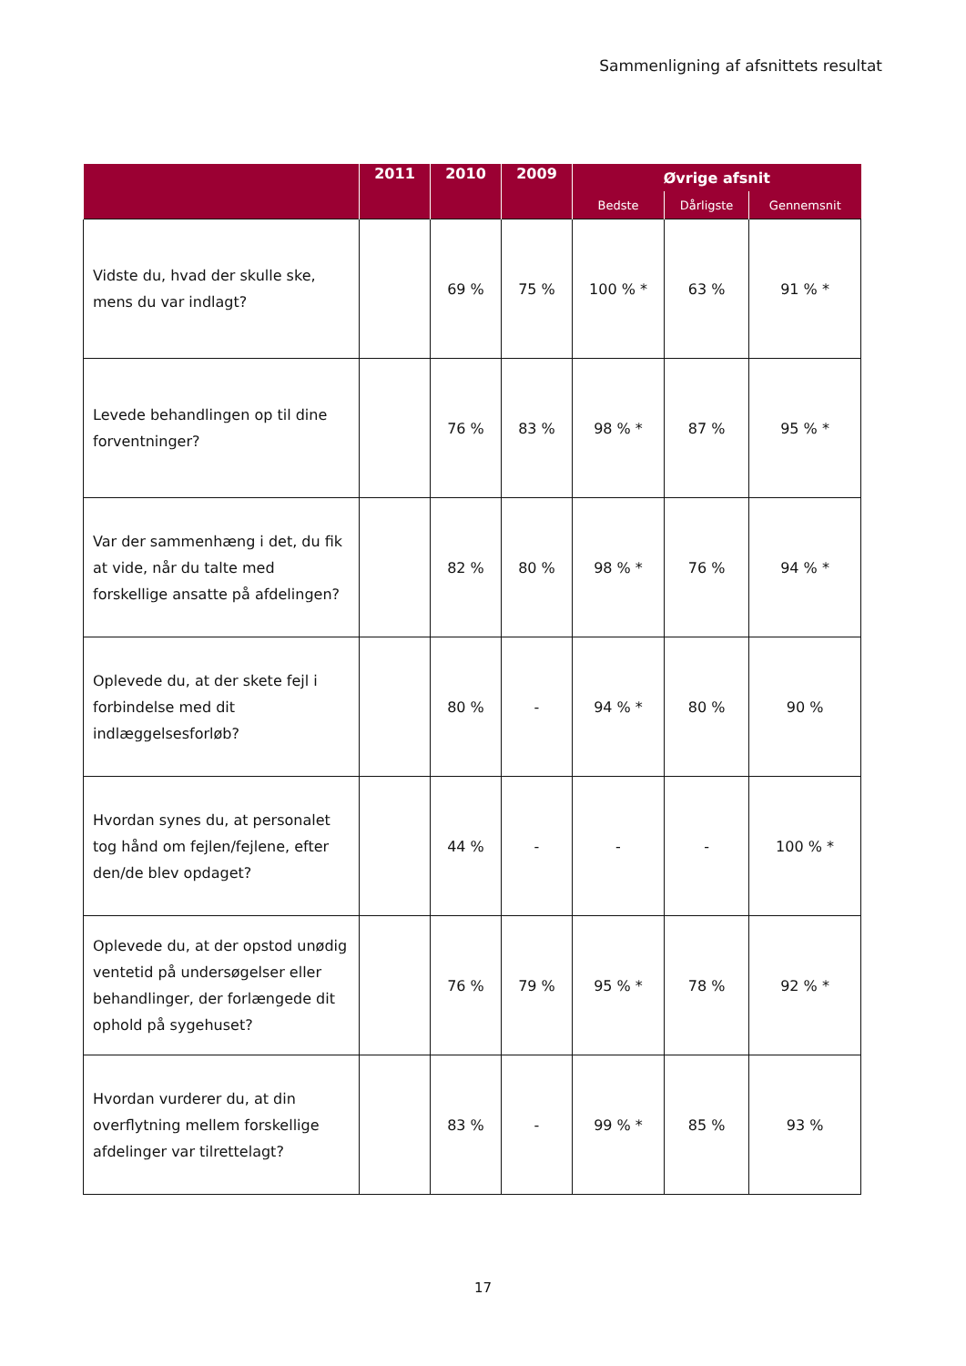Sammenligning af afsnittets resultat
| | 2011 | 2010 | 2009 | Øvrige afsnit | | |
| --- | --- | --- | --- | --- | --- | --- |
| | | | | Bedste | Dårligste | Gennemsnit |
| Vidste du, hvad der skulle ske, mens du var indlagt? | | 69 % | 75 % | 100 % * | 63 % | 91 % * |
| Levede behandlingen op til dine forventninger? | | 76 % | 83 % | 98 % * | 87 % | 95 % * |
| Var der sammenhæng i det, du fik at vide, når du talte med forskellige ansatte på afdelingen? | | 82 % | 80 % | 98 % * | 76 % | 94 % * |
| Oplevede du, at der skete fejl i forbindelse med dit indlæggelsesforløb? | | 80 % | - | 94 % * | 80 % | 90 % |
| Hvordan synes du, at personalet tog hånd om fejlen/fejlene, efter den/de blev opdaget? | | 44 % | - | - | - | 100 % * |
| Oplevede du, at der opstod unødig ventetid på undersøgelser eller behandlinger, der forlængede dit ophold på sygehuset? | | 76 % | 79 % | 95 % * | 78 % | 92 % * |
| Hvordan vurderer du, at din overflytning mellem forskellige afdelinger var tilrettelagt? | | 83 % | - | 99 % * | 85 % | 93 % |
17